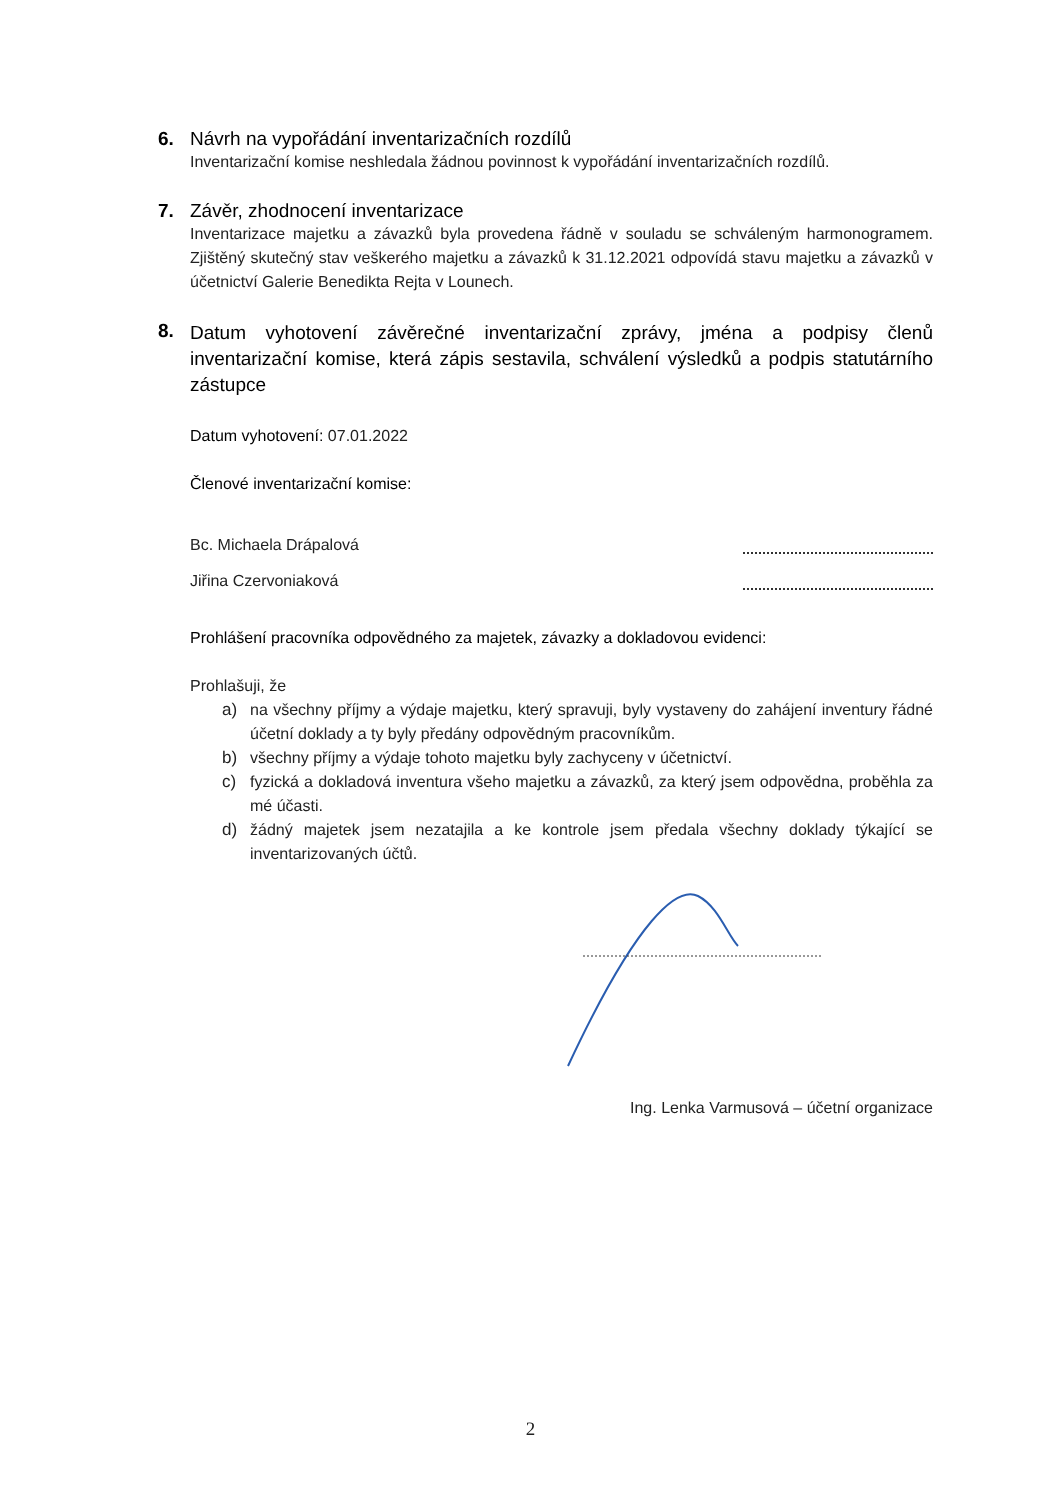6. Návrh na vypořádání inventarizačních rozdílů
Inventarizační komise neshledala žádnou povinnost k vypořádání inventarizačních rozdílů.
7. Závěr, zhodnocení inventarizace
Inventarizace majetku a závazků byla provedena řádně v souladu se schváleným harmonogramem. Zjištěný skutečný stav veškerého majetku a závazků k 31.12.2021 odpovídá stavu majetku a závazků v účetnictví Galerie Benedikta Rejta v Lounech.
8. Datum vyhotovení závěrečné inventarizační zprávy, jména a podpisy členů inventarizační komise, která zápis sestavila, schválení výsledků a podpis statutárního zástupce
Datum vyhotovení: 07.01.2022
Členové inventarizační komise:
Bc. Michaela Drápalová
Jiřina Czervoniaková
Prohlášení pracovníka odpovědného za majetek, závazky a dokladovou evidenci:
Prohlašuji, že
a) na všechny příjmy a výdaje majetku, který spravuji, byly vystaveny do zahájení inventury řádné účetní doklady a ty byly předány odpovědným pracovníkům.
b) všechny příjmy a výdaje tohoto majetku byly zachyceny v účetnictví.
c) fyzická a dokladová inventura všeho majetku a závazků, za který jsem odpovědna, proběhla za mé účasti.
d) žádný majetek jsem nezatajila a ke kontrole jsem předala všechny doklady týkající se inventarizovaných účtů.
Ing. Lenka Varmusová – účetní organizace
2